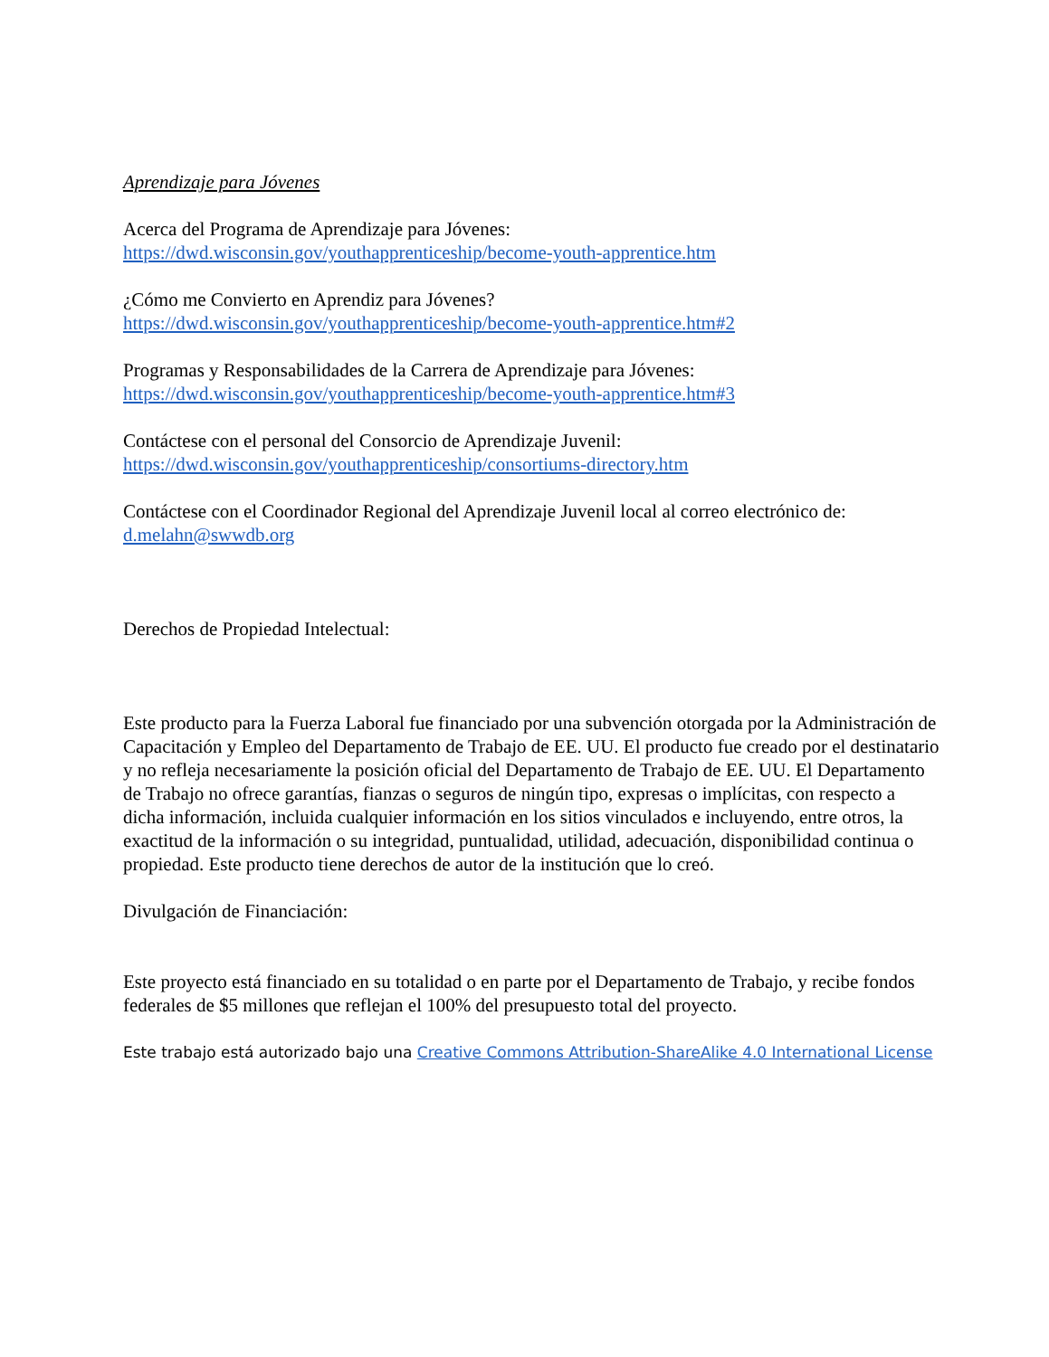Aprendizaje para Jóvenes
Acerca del Programa de Aprendizaje para Jóvenes:
https://dwd.wisconsin.gov/youthapprenticeship/become-youth-apprentice.htm
¿Cómo me Convierto en Aprendiz para Jóvenes?
https://dwd.wisconsin.gov/youthapprenticeship/become-youth-apprentice.htm#2
Programas y Responsabilidades de la Carrera de Aprendizaje para Jóvenes:
https://dwd.wisconsin.gov/youthapprenticeship/become-youth-apprentice.htm#3
Contáctese con el personal del Consorcio de Aprendizaje Juvenil:
https://dwd.wisconsin.gov/youthapprenticeship/consortiums-directory.htm
Contáctese con el Coordinador Regional del Aprendizaje Juvenil local al correo electrónico de:
d.melahn@swwdb.org
Derechos de Propiedad Intelectual:
Este producto para la Fuerza Laboral fue financiado por una subvención otorgada por la Administración de Capacitación y Empleo del Departamento de Trabajo de EE. UU. El producto fue creado por el destinatario y no refleja necesariamente la posición oficial del Departamento de Trabajo de EE. UU. El Departamento de Trabajo no ofrece garantías, fianzas o seguros de ningún tipo, expresas o implícitas, con respecto a dicha información, incluida cualquier información en los sitios vinculados e incluyendo, entre otros, la exactitud de la información o su integridad, puntualidad, utilidad, adecuación, disponibilidad continua o propiedad. Este producto tiene derechos de autor de la institución que lo creó.
Divulgación de Financiación:
Este proyecto está financiado en su totalidad o en parte por el Departamento de Trabajo, y recibe fondos federales de $5 millones que reflejan el 100% del presupuesto total del proyecto.
Este trabajo está autorizado bajo una Creative Commons Attribution-ShareAlike 4.0 International License